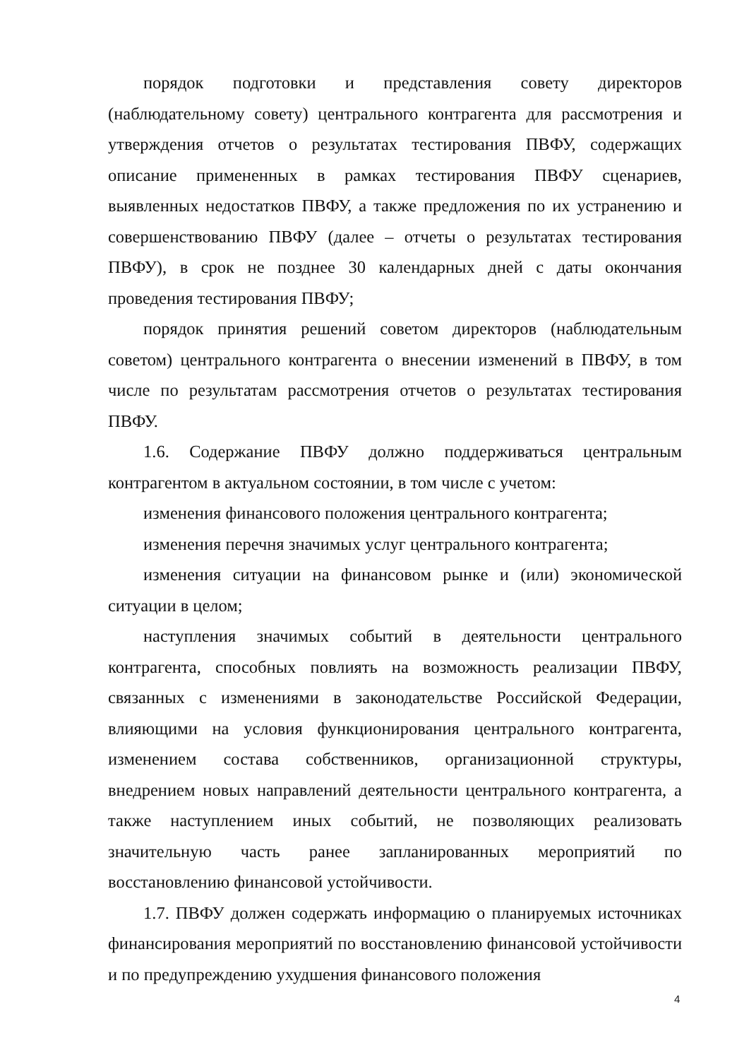порядок подготовки и представления совету директоров (наблюдательному совету) центрального контрагента для рассмотрения и утверждения отчетов о результатах тестирования ПВФУ, содержащих описание примененных в рамках тестирования ПВФУ сценариев, выявленных недостатков ПВФУ, а также предложения по их устранению и совершенствованию ПВФУ (далее – отчеты о результатах тестирования ПВФУ), в срок не позднее 30 календарных дней с даты окончания проведения тестирования ПВФУ;
порядок принятия решений советом директоров (наблюдательным советом) центрального контрагента о внесении изменений в ПВФУ, в том числе по результатам рассмотрения отчетов о результатах тестирования ПВФУ.
1.6. Содержание ПВФУ должно поддерживаться центральным контрагентом в актуальном состоянии, в том числе с учетом:
изменения финансового положения центрального контрагента;
изменения перечня значимых услуг центрального контрагента;
изменения ситуации на финансовом рынке и (или) экономической ситуации в целом;
наступления значимых событий в деятельности центрального контрагента, способных повлиять на возможность реализации ПВФУ, связанных с изменениями в законодательстве Российской Федерации, влияющими на условия функционирования центрального контрагента, изменением состава собственников, организационной структуры, внедрением новых направлений деятельности центрального контрагента, а также наступлением иных событий, не позволяющих реализовать значительную часть ранее запланированных мероприятий по восстановлению финансовой устойчивости.
1.7. ПВФУ должен содержать информацию о планируемых источниках финансирования мероприятий по восстановлению финансовой устойчивости и по предупреждению ухудшения финансового положения
4